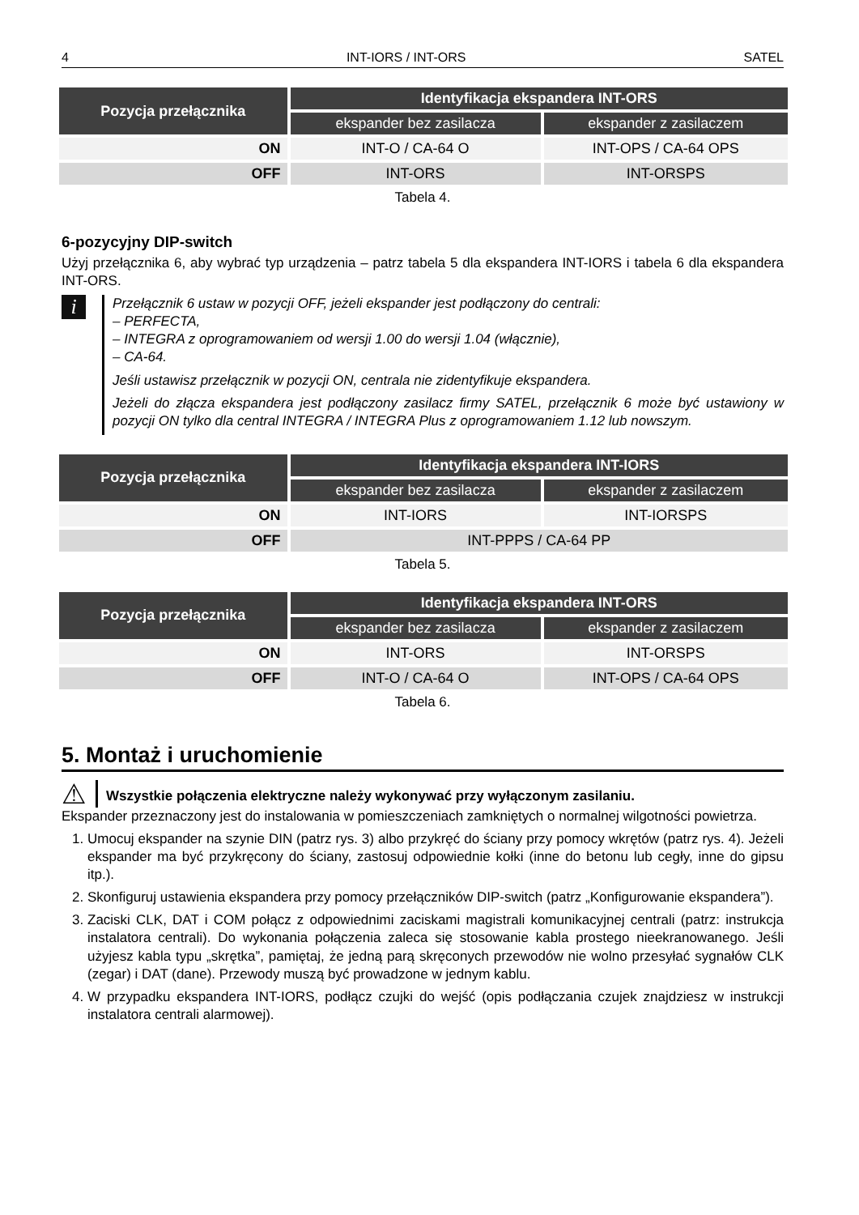4 INT-IORS / INT-ORS SATEL
| Pozycja przełącznika | Identyfikacja ekspandera INT-ORS | |
| --- | --- | --- |
| | ekspander bez zasilacza | ekspander z zasilaczem |
| ON | INT-O / CA-64 O | INT-OPS / CA-64 OPS |
| OFF | INT-ORS | INT-ORSPS |
Tabela 4.
6-pozycyjny DIP-switch
Użyj przełącznika 6, aby wybrać typ urządzenia – patrz tabela 5 dla ekspandera INT-IORS i tabela 6 dla ekspandera INT-ORS.
i
Przełącznik 6 ustaw w pozycji OFF, jeżeli ekspander jest podłączony do centrali:
– PERFECTA,
– INTEGRA z oprogramowaniem od wersji 1.00 do wersji 1.04 (włącznie),
– CA-64.
Jeśli ustawisz przełącznik w pozycji ON, centrala nie zidentyfikuje ekspandera.
Jeżeli do złącza ekspandera jest podłączony zasilacz firmy SATEL, przełącznik 6 może być ustawiony w pozycji ON tylko dla central INTEGRA / INTEGRA Plus z oprogramowaniem 1.12 lub nowszym.
| Pozycja przełącznika | Identyfikacja ekspandera INT-IORS | |
| --- | --- | --- |
| | ekspander bez zasilacza | ekspander z zasilaczem |
| ON | INT-IORS | INT-IORSPS |
| OFF | INT-PPPS / CA-64 PP | |
Tabela 5.
| Pozycja przełącznika | Identyfikacja ekspandera INT-ORS | |
| --- | --- | --- |
| | ekspander bez zasilacza | ekspander z zasilaczem |
| ON | INT-ORS | INT-ORSPS |
| OFF | INT-O / CA-64 O | INT-OPS / CA-64 OPS |
Tabela 6.
5. Montaż i uruchomienie
⚠
Wszystkie połączenia elektryczne należy wykonywać przy wyłączonym zasilaniu.
Ekspander przeznaczony jest do instalowania w pomieszczeniach zamkniętych o normalnej wilgotności powietrza.
1. Umocuj ekspander na szynie DIN (patrz rys. 3) albo przykręć do ściany przy pomocy wkrętów (patrz rys. 4). Jeżeli ekspander ma być przykręcony do ściany, zastosuj odpowiednie kołki (inne do betonu lub cegły, inne do gipsu itp.).
2. Skonfiguruj ustawienia ekspandera przy pomocy przełączników DIP-switch (patrz „Konfigurowanie ekspandera”).
3. Zaciski CLK, DAT i COM połącz z odpowiednimi zaciskami magistrali komunikacyjnej centrali (patrz: instrukcja instalatora centrali). Do wykonania połączenia zaleca się stosowanie kabla prostego nieekranowanego. Jeśli użyjesz kabla typu „skrętka”, pamiętaj, że jedną parą skręconych przewodów nie wolno przesyłać sygnałów CLK (zegar) i DAT (dane). Przewody muszą być prowadzone w jednym kablu.
4. W przypadku ekspandera INT-IORS, podłącz czujki do wejść (opis podłączania czujek znajdziesz w instrukcji instalatora centrali alarmowej).